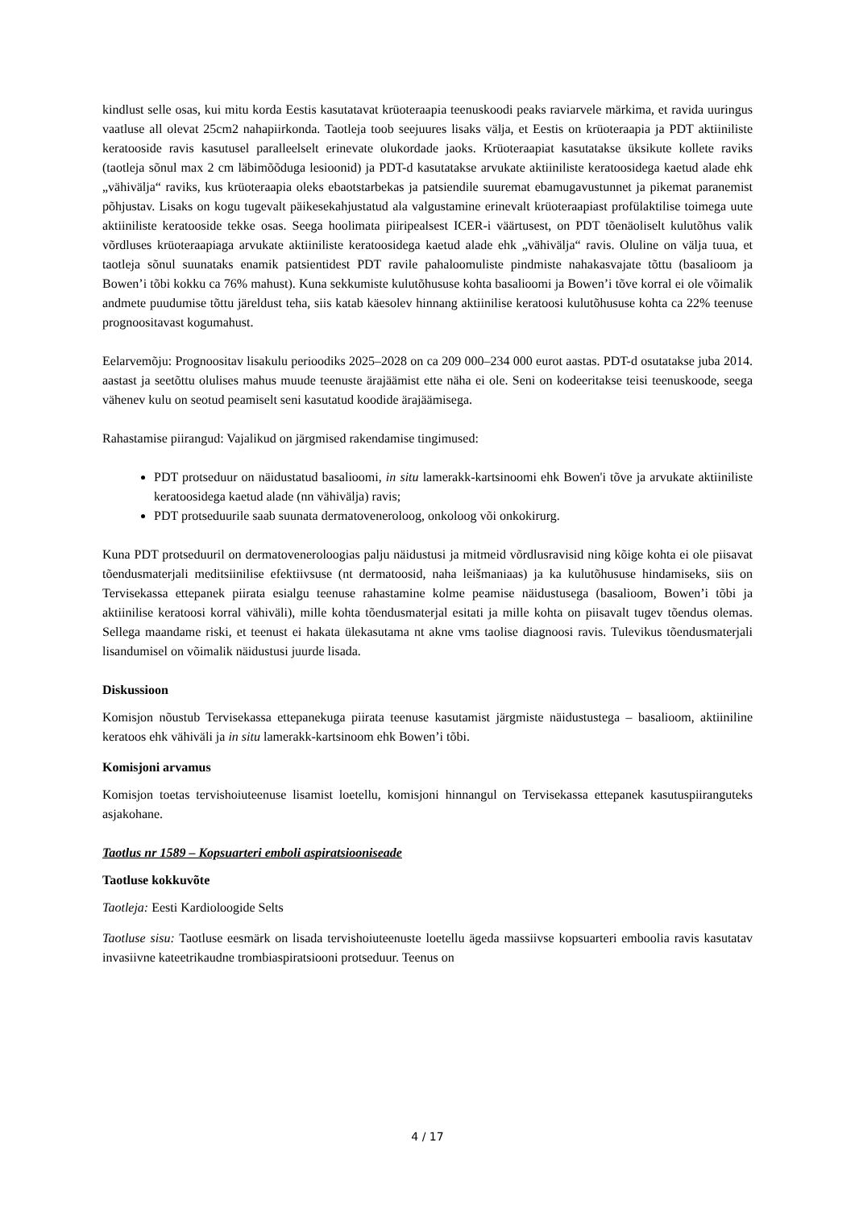kindlust selle osas, kui mitu korda Eestis kasutatavat krüoteraapia teenuskoodi peaks raviarvele märkima, et ravida uuringus vaatluse all olevat 25cm2 nahapiirkonda. Taotleja toob seejuures lisaks välja, et Eestis on krüoteraapia ja PDT aktiiniliste keratooside ravis kasutusel paralleelselt erinevate olukordade jaoks. Krüoteraapiat kasutatakse üksikute kollete raviks (taotleja sõnul max 2 cm läbimõõduga lesioonid) ja PDT-d kasutatakse arvukate aktiiniliste keratoosidega kaetud alade ehk „vähivälja“ raviks, kus krüoteraapia oleks ebaotstarbekas ja patsiendile suuremat ebamugavustunnet ja pikemat paranemist põhjustav. Lisaks on kogu tugevalt päikesekahjustatud ala valgustamine erinevalt krüoteraapiast profülaktilise toimega uute aktiiniliste keratooside tekke osas. Seega hoolimata piiripealsest ICER-i väärtusest, on PDT tõenäoliselt kulutõhus valik võrdluses krüoteraapiaga arvukate aktiiniliste keratoosidega kaetud alade ehk „vähivälja“ ravis. Oluline on välja tuua, et taotleja sõnul suunataks enamik patsientidest PDT ravile pahaloomuliste pindmiste nahakasvajate tõttu (basalioom ja Bowen’i tõbi kokku ca 76% mahust). Kuna sekkumiste kulutõhususe kohta basalioomi ja Bowen’i tõve korral ei ole võimalik andmete puudumise tõttu järeldust teha, siis katab käesolev hinnang aktiinilise keratoosi kulutõhususe kohta ca 22% teenuse prognoositavast kogumahust.
Eelarvemõju: Prognoositav lisakulu perioodiks 2025–2028 on ca 209 000–234 000 eurot aastas. PDT-d osutatakse juba 2014. aastast ja seetõttu olulises mahus muude teenuste ärajäämist ette näha ei ole. Seni on kodeeritakse teisi teenuskoode, seega vähenev kulu on seotud peamiselt seni kasutatud koodide ärajäämisega.
Rahastamise piirangud: Vajalikud on järgmised rakendamise tingimused:
PDT protseduur on näidustatud basalioomi, in situ lamerakk-kartsinoomi ehk Bowen'i tõve ja arvukate aktiiniliste keratoosidega kaetud alade (nn vähivälja) ravis;
PDT protseduurile saab suunata dermatoveneroloog, onkoloog või onkokirurg.
Kuna PDT protseduuril on dermatoveneroloogias palju näidustusi ja mitmeid võrdlusravisid ning kõige kohta ei ole piisavat tõendusmaterjali meditsiinilise efektiivsuse (nt dermatoosid, naha leišmaniaas) ja ka kulutõhususe hindamiseks, siis on Tervisekassa ettepanek piirata esialgu teenuse rahastamine kolme peamise näidustusega (basalioom, Bowen’i tõbi ja aktiinilise keratoosi korral vähiväli), mille kohta tõendusmaterjal esitati ja mille kohta on piisavalt tugev tõendus olemas. Sellega maandame riski, et teenust ei hakata ülekasutama nt akne vms taolise diagnoosi ravis. Tulevikus tõendusmaterjali lisandumisel on võimalik näidustusi juurde lisada.
Diskussioon
Komisjon nõustub Tervisekassa ettepanekuga piirata teenuse kasutamist järgmiste näidustustega – basalioom, aktiiniline keratoos ehk vähiväli ja in situ lamerakk-kartsinoom ehk Bowen’i tõbi.
Komisjoni arvamus
Komisjon toetas tervishoiuteenuse lisamist loetellu, komisjoni hinnangul on Tervisekassa ettepanek kasutuspiiranguteks asjakohane.
Taotlus nr 1589 – Kopsuarteri emboli aspiratsiooniseade
Taotluse kokkuvõte
Taotleja: Eesti Kardioloogide Selts
Taotluse sisu: Taotluse eesmärk on lisada tervishoiuteenuste loetellu ägeda massiivse kopsuarteri emboolia ravis kasutatav invasiivne kateetrikaudne trombiaspiratsiooni protseduur. Teenus on
4 / 17